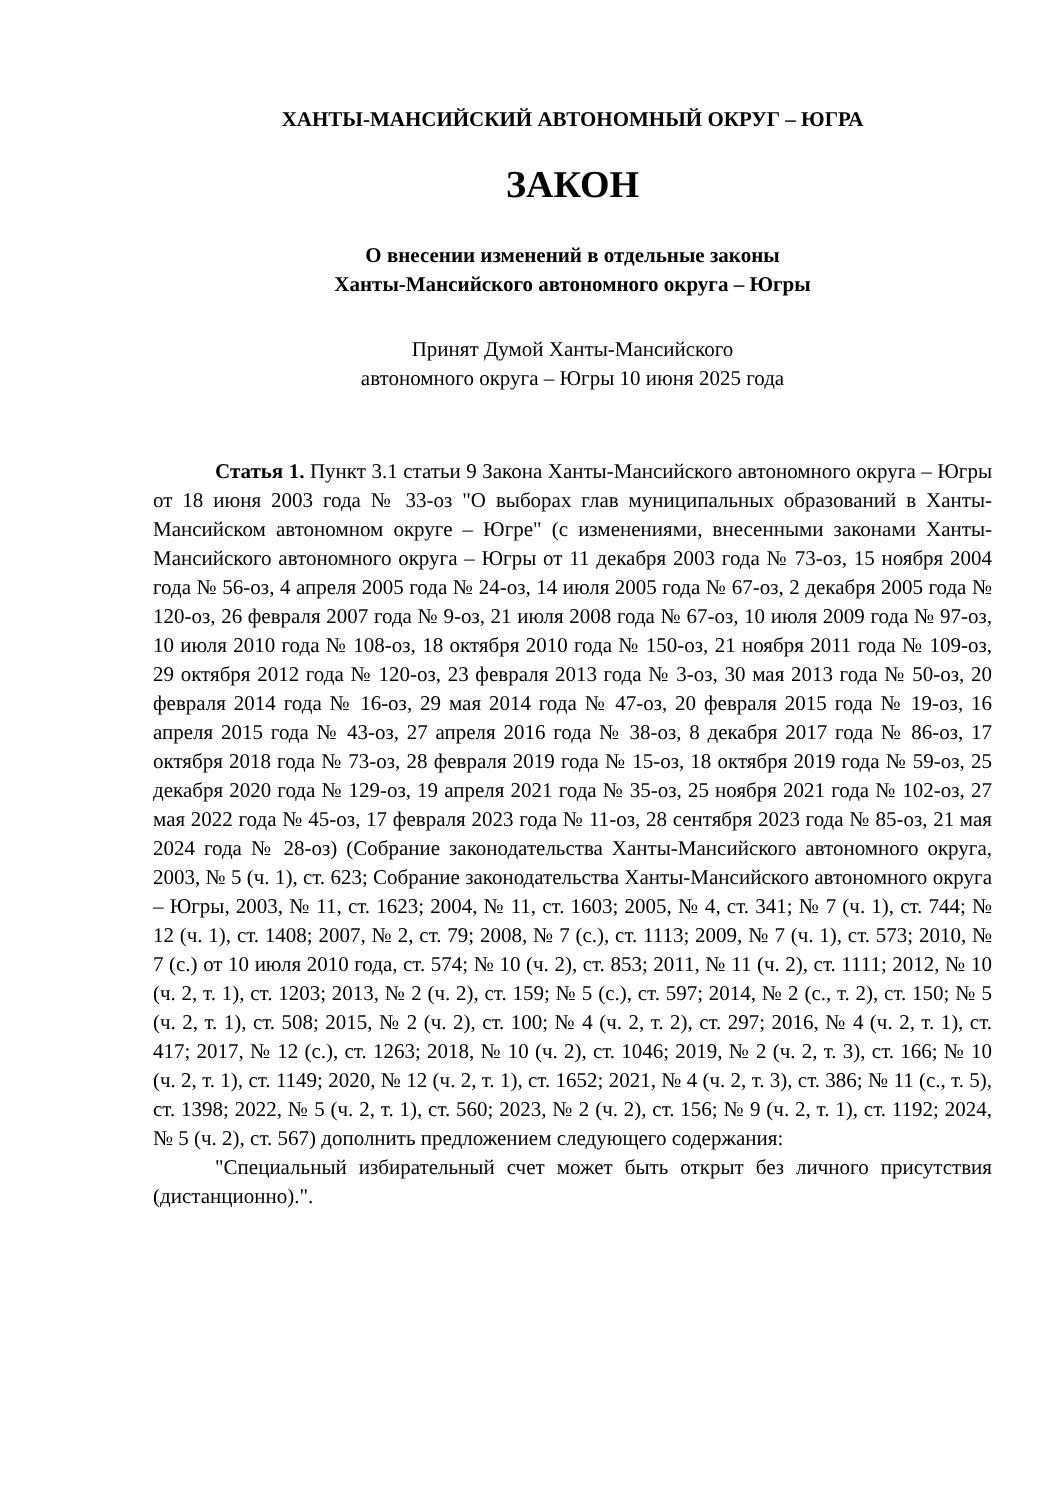ХАНТЫ-МАНСИЙСКИЙ АВТОНОМНЫЙ ОКРУГ – ЮГРА
ЗАКОН
О внесении изменений в отдельные законы
Ханты-Мансийского автономного округа – Югры
Принят Думой Ханты-Мансийского
автономного округа – Югры 10 июня 2025 года
Статья 1. Пункт 3.1 статьи 9 Закона Ханты-Мансийского автономного округа – Югры от 18 июня 2003 года № 33-оз "О выборах глав муниципальных образований в Ханты-Мансийском автономном округе – Югре" (с изменениями, внесенными законами Ханты-Мансийского автономного округа – Югры от 11 декабря 2003 года № 73-оз, 15 ноября 2004 года № 56-оз, 4 апреля 2005 года № 24-оз, 14 июля 2005 года № 67-оз, 2 декабря 2005 года № 120-оз, 26 февраля 2007 года № 9-оз, 21 июля 2008 года № 67-оз, 10 июля 2009 года № 97-оз, 10 июля 2010 года № 108-оз, 18 октября 2010 года № 150-оз, 21 ноября 2011 года № 109-оз, 29 октября 2012 года № 120-оз, 23 февраля 2013 года № 3-оз, 30 мая 2013 года № 50-оз, 20 февраля 2014 года № 16-оз, 29 мая 2014 года № 47-оз, 20 февраля 2015 года № 19-оз, 16 апреля 2015 года № 43-оз, 27 апреля 2016 года № 38-оз, 8 декабря 2017 года № 86-оз, 17 октября 2018 года № 73-оз, 28 февраля 2019 года № 15-оз, 18 октября 2019 года № 59-оз, 25 декабря 2020 года № 129-оз, 19 апреля 2021 года № 35-оз, 25 ноября 2021 года № 102-оз, 27 мая 2022 года № 45-оз, 17 февраля 2023 года № 11-оз, 28 сентября 2023 года № 85-оз, 21 мая 2024 года № 28-оз) (Собрание законодательства Ханты-Мансийского автономного округа, 2003, № 5 (ч. 1), ст. 623; Собрание законодательства Ханты-Мансийского автономного округа – Югры, 2003, № 11, ст. 1623; 2004, № 11, ст. 1603; 2005, № 4, ст. 341; № 7 (ч. 1), ст. 744; № 12 (ч. 1), ст. 1408; 2007, № 2, ст. 79; 2008, № 7 (с.), ст. 1113; 2009, № 7 (ч. 1), ст. 573; 2010, № 7 (с.) от 10 июля 2010 года, ст. 574; № 10 (ч. 2), ст. 853; 2011, № 11 (ч. 2), ст. 1111; 2012, № 10 (ч. 2, т. 1), ст. 1203; 2013, № 2 (ч. 2), ст. 159; № 5 (с.), ст. 597; 2014, № 2 (с., т. 2), ст. 150; № 5 (ч. 2, т. 1), ст. 508; 2015, № 2 (ч. 2), ст. 100; № 4 (ч. 2, т. 2), ст. 297; 2016, № 4 (ч. 2, т. 1), ст. 417; 2017, № 12 (с.), ст. 1263; 2018, № 10 (ч. 2), ст. 1046; 2019, № 2 (ч. 2, т. 3), ст. 166; № 10 (ч. 2, т. 1), ст. 1149; 2020, № 12 (ч. 2, т. 1), ст. 1652; 2021, № 4 (ч. 2, т. 3), ст. 386; № 11 (с., т. 5), ст. 1398; 2022, № 5 (ч. 2, т. 1), ст. 560; 2023, № 2 (ч. 2), ст. 156; № 9 (ч. 2, т. 1), ст. 1192; 2024, № 5 (ч. 2), ст. 567) дополнить предложением следующего содержания:
"Специальный избирательный счет может быть открыт без личного присутствия (дистанционно).".